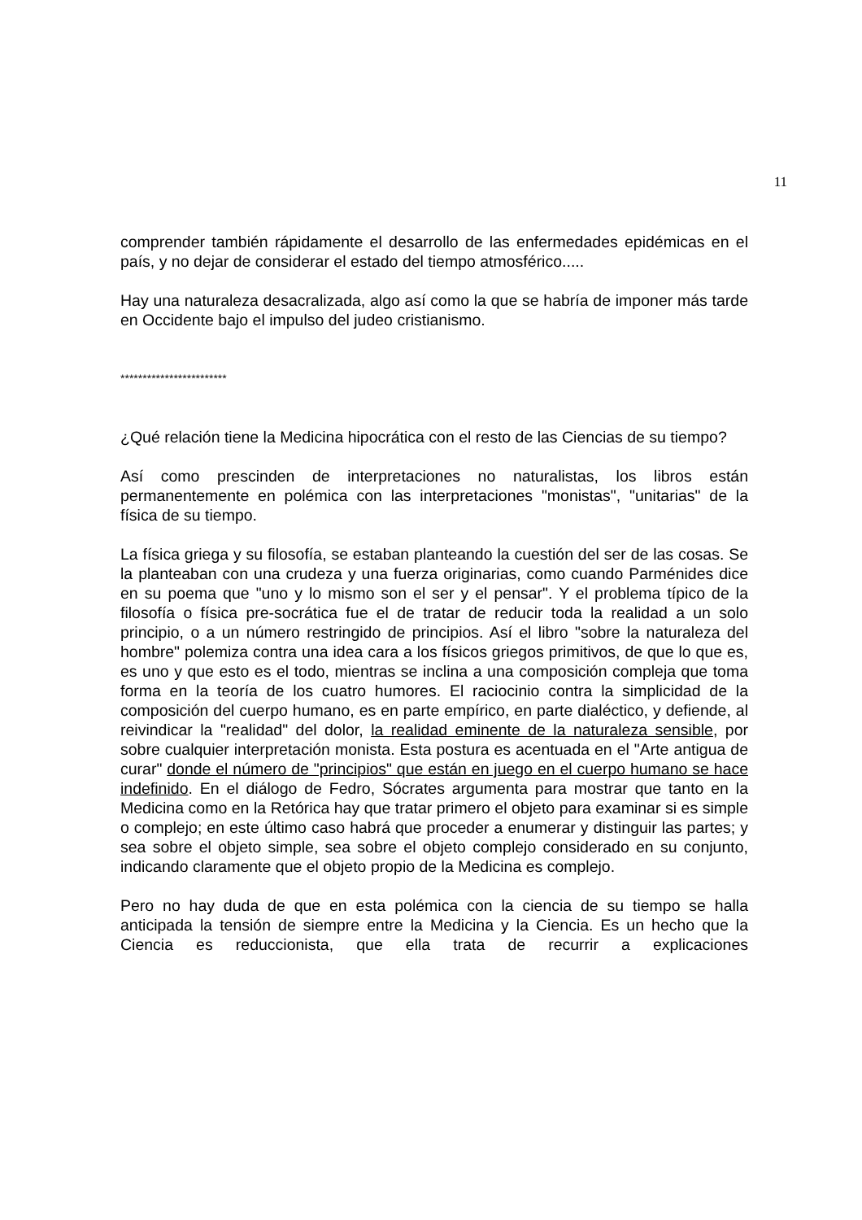11
comprender también rápidamente el desarrollo de las enfermedades epidémicas en el país, y no dejar de considerar el estado del tiempo atmosférico.....
Hay una naturaleza desacralizada, algo así como la que se habría de imponer más tarde en Occidente bajo el impulso del judeo cristianismo.
************************
¿Qué relación tiene la Medicina hipocrática con el resto de las Ciencias de su tiempo?
Así como prescinden de interpretaciones no naturalistas, los libros están permanentemente en polémica con las interpretaciones "monistas", "unitarias" de la física de su tiempo.
La física griega y su filosofía, se estaban planteando la cuestión del ser de las cosas. Se la planteaban con una crudeza y una fuerza originarias, como cuando Parménides dice en su poema que "uno y lo mismo son el ser y el pensar". Y el problema típico de la filosofía o física pre-socrática fue el de tratar de reducir toda la realidad a un solo principio, o a un número restringido de principios. Así el libro "sobre la naturaleza del hombre" polemiza contra una idea cara a los físicos griegos primitivos, de que lo que es, es uno y que esto es el todo, mientras se inclina a una composición compleja que toma forma en la teoría de los cuatro humores. El raciocinio contra la simplicidad de la composición del cuerpo humano, es en parte empírico, en parte dialéctico, y defiende, al reivindicar la "realidad" del dolor, la realidad eminente de la naturaleza sensible, por sobre cualquier interpretación monista. Esta postura es acentuada en el "Arte antigua de curar" donde el número de "principios" que están en juego en el cuerpo humano se hace indefinido. En el diálogo de Fedro, Sócrates argumenta para mostrar que tanto en la Medicina como en la Retórica hay que tratar primero el objeto para examinar si es simple o complejo; en este último caso habrá que proceder a enumerar y distinguir las partes; y sea sobre el objeto simple, sea sobre el objeto complejo considerado en su conjunto, indicando claramente que el objeto propio de la Medicina es complejo.
Pero no hay duda de que en esta polémica con la ciencia de su tiempo se halla anticipada la tensión de siempre entre la Medicina y la Ciencia. Es un hecho que la Ciencia es reduccionista, que ella trata de recurrir a explicaciones